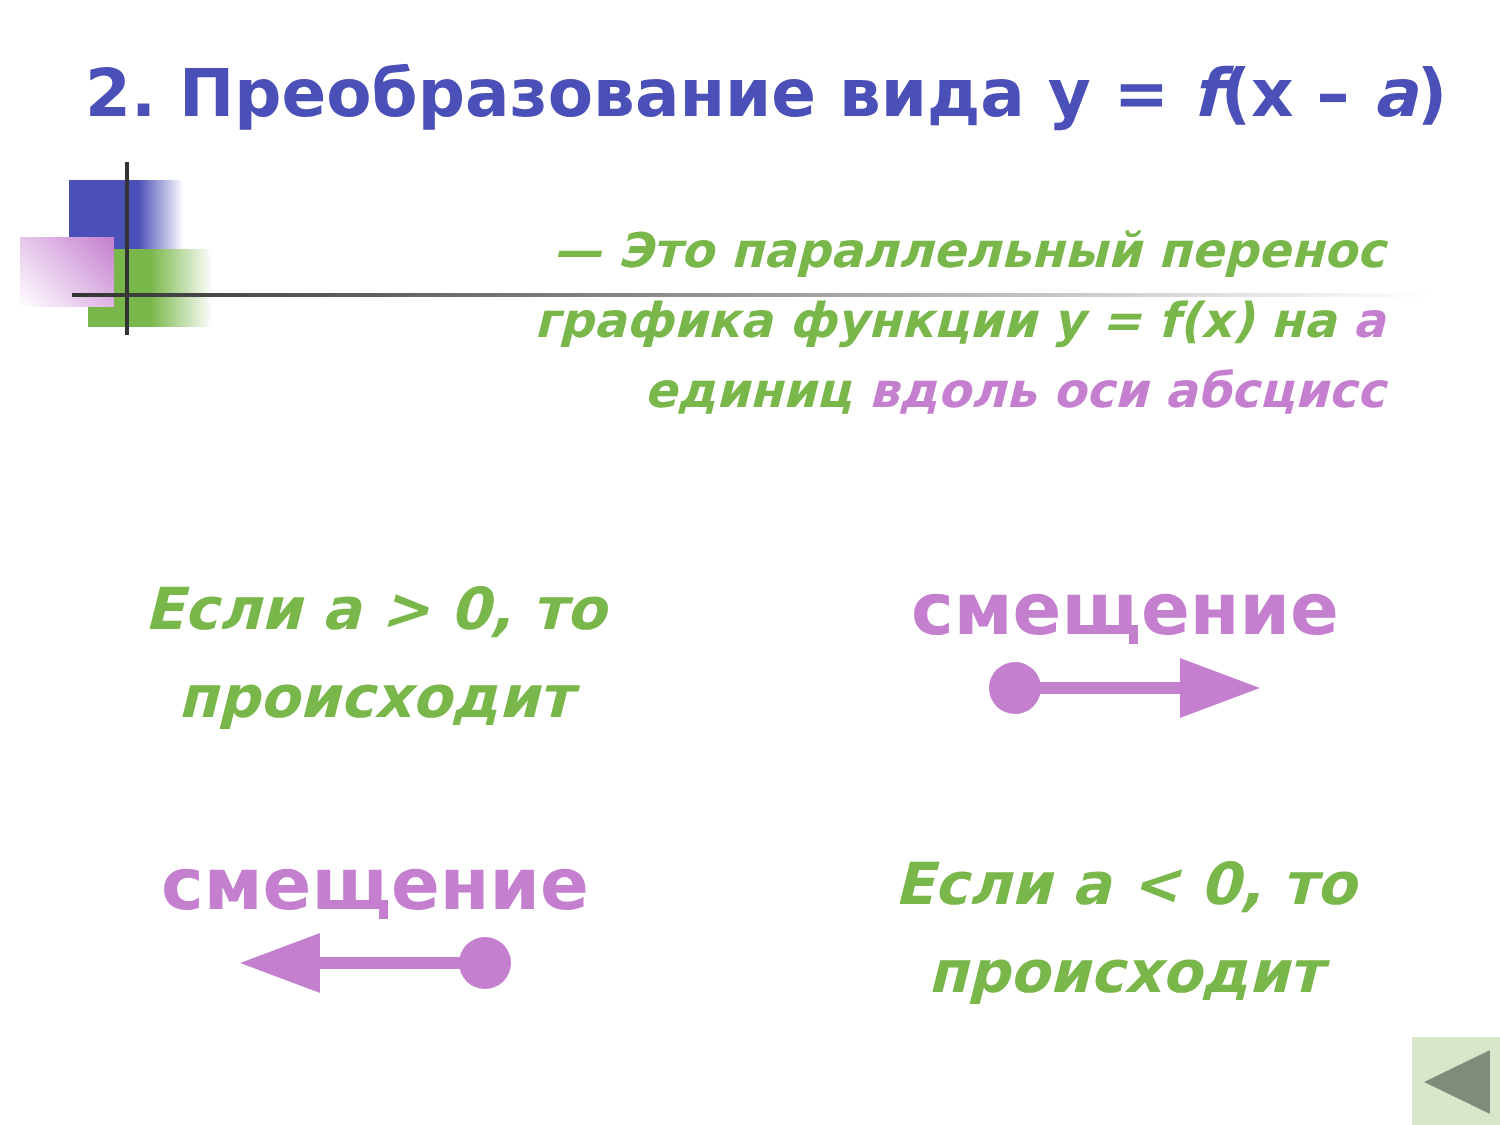2. Преобразование вида y = f(x – a)
— Это параллельный перенос графика функции y = f(x) на a единиц вдоль оси абсцисс
Если a > 0, то происходит
смещение
смещение
Если a < 0, то происходит